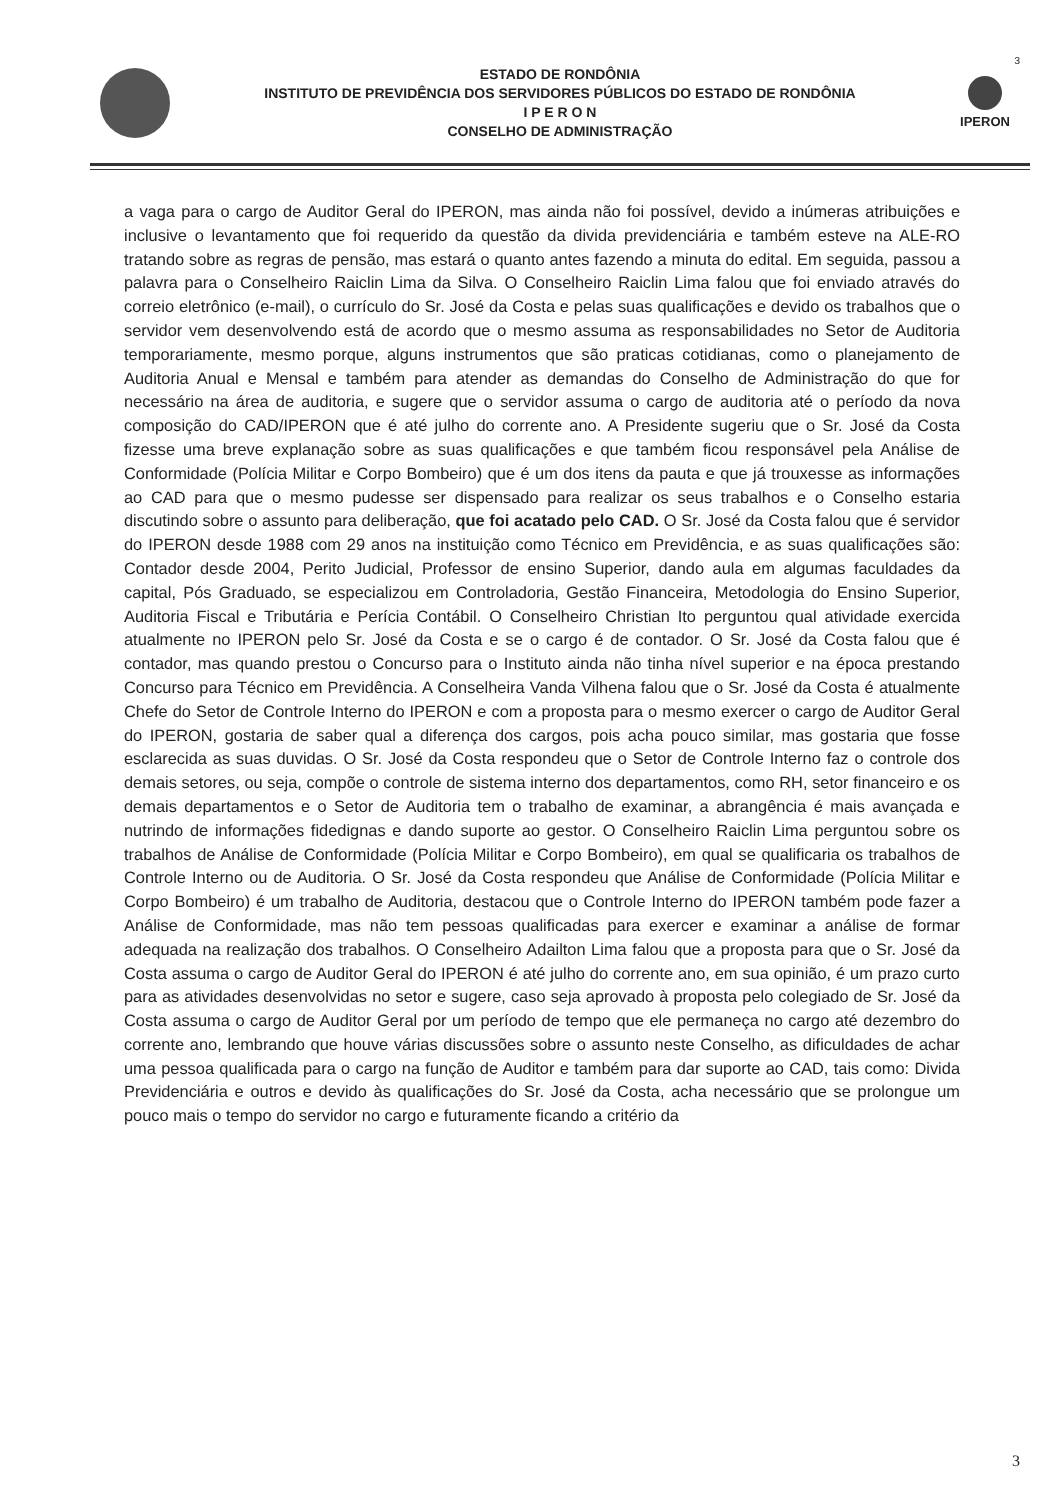3
ESTADO DE RONDÔNIA
INSTITUTO DE PREVIDÊNCIA DOS SERVIDORES PÚBLICOS DO ESTADO DE RONDÔNIA
I P E R O N
CONSELHO DE ADMINISTRAÇÃO
IPERON
a vaga para o cargo de Auditor Geral do IPERON, mas ainda não foi possível, devido a inúmeras atribuições e inclusive o levantamento que foi requerido da questão da divida previdenciária e também esteve na ALE-RO tratando sobre as regras de pensão, mas estará o quanto antes fazendo a minuta do edital. Em seguida, passou a palavra para o Conselheiro Raiclin Lima da Silva. O Conselheiro Raiclin Lima falou que foi enviado através do correio eletrônico (e-mail), o currículo do Sr. José da Costa e pelas suas qualificações e devido os trabalhos que o servidor vem desenvolvendo está de acordo que o mesmo assuma as responsabilidades no Setor de Auditoria temporariamente, mesmo porque, alguns instrumentos que são praticas cotidianas, como o planejamento de Auditoria Anual e Mensal e também para atender as demandas do Conselho de Administração do que for necessário na área de auditoria, e sugere que o servidor assuma o cargo de auditoria até o período da nova composição do CAD/IPERON que é até julho do corrente ano. A Presidente sugeriu que o Sr. José da Costa fizesse uma breve explanação sobre as suas qualificações e que também ficou responsável pela Análise de Conformidade (Polícia Militar e Corpo Bombeiro) que é um dos itens da pauta e que já trouxesse as informações ao CAD para que o mesmo pudesse ser dispensado para realizar os seus trabalhos e o Conselho estaria discutindo sobre o assunto para deliberação, que foi acatado pelo CAD. O Sr. José da Costa falou que é servidor do IPERON desde 1988 com 29 anos na instituição como Técnico em Previdência, e as suas qualificações são: Contador desde 2004, Perito Judicial, Professor de ensino Superior, dando aula em algumas faculdades da capital, Pós Graduado, se especializou em Controladoria, Gestão Financeira, Metodologia do Ensino Superior, Auditoria Fiscal e Tributária e Perícia Contábil. O Conselheiro Christian Ito perguntou qual atividade exercida atualmente no IPERON pelo Sr. José da Costa e se o cargo é de contador. O Sr. José da Costa falou que é contador, mas quando prestou o Concurso para o Instituto ainda não tinha nível superior e na época prestando Concurso para Técnico em Previdência. A Conselheira Vanda Vilhena falou que o Sr. José da Costa é atualmente Chefe do Setor de Controle Interno do IPERON e com a proposta para o mesmo exercer o cargo de Auditor Geral do IPERON, gostaria de saber qual a diferença dos cargos, pois acha pouco similar, mas gostaria que fosse esclarecida as suas duvidas. O Sr. José da Costa respondeu que o Setor de Controle Interno faz o controle dos demais setores, ou seja, compõe o controle de sistema interno dos departamentos, como RH, setor financeiro e os demais departamentos e o Setor de Auditoria tem o trabalho de examinar, a abrangência é mais avançada e nutrindo de informações fidedignas e dando suporte ao gestor. O Conselheiro Raiclin Lima perguntou sobre os trabalhos de Análise de Conformidade (Polícia Militar e Corpo Bombeiro), em qual se qualificaria os trabalhos de Controle Interno ou de Auditoria. O Sr. José da Costa respondeu que Análise de Conformidade (Polícia Militar e Corpo Bombeiro) é um trabalho de Auditoria, destacou que o Controle Interno do IPERON também pode fazer a Análise de Conformidade, mas não tem pessoas qualificadas para exercer e examinar a análise de formar adequada na realização dos trabalhos. O Conselheiro Adailton Lima falou que a proposta para que o Sr. José da Costa assuma o cargo de Auditor Geral do IPERON é até julho do corrente ano, em sua opinião, é um prazo curto para as atividades desenvolvidas no setor e sugere, caso seja aprovado à proposta pelo colegiado de Sr. José da Costa assuma o cargo de Auditor Geral por um período de tempo que ele permaneça no cargo até dezembro do corrente ano, lembrando que houve várias discussões sobre o assunto neste Conselho, as dificuldades de achar uma pessoa qualificada para o cargo na função de Auditor e também para dar suporte ao CAD, tais como: Divida Previdenciária e outros e devido às qualificações do Sr. José da Costa, acha necessário que se prolongue um pouco mais o tempo do servidor no cargo e futuramente ficando a critério da
3